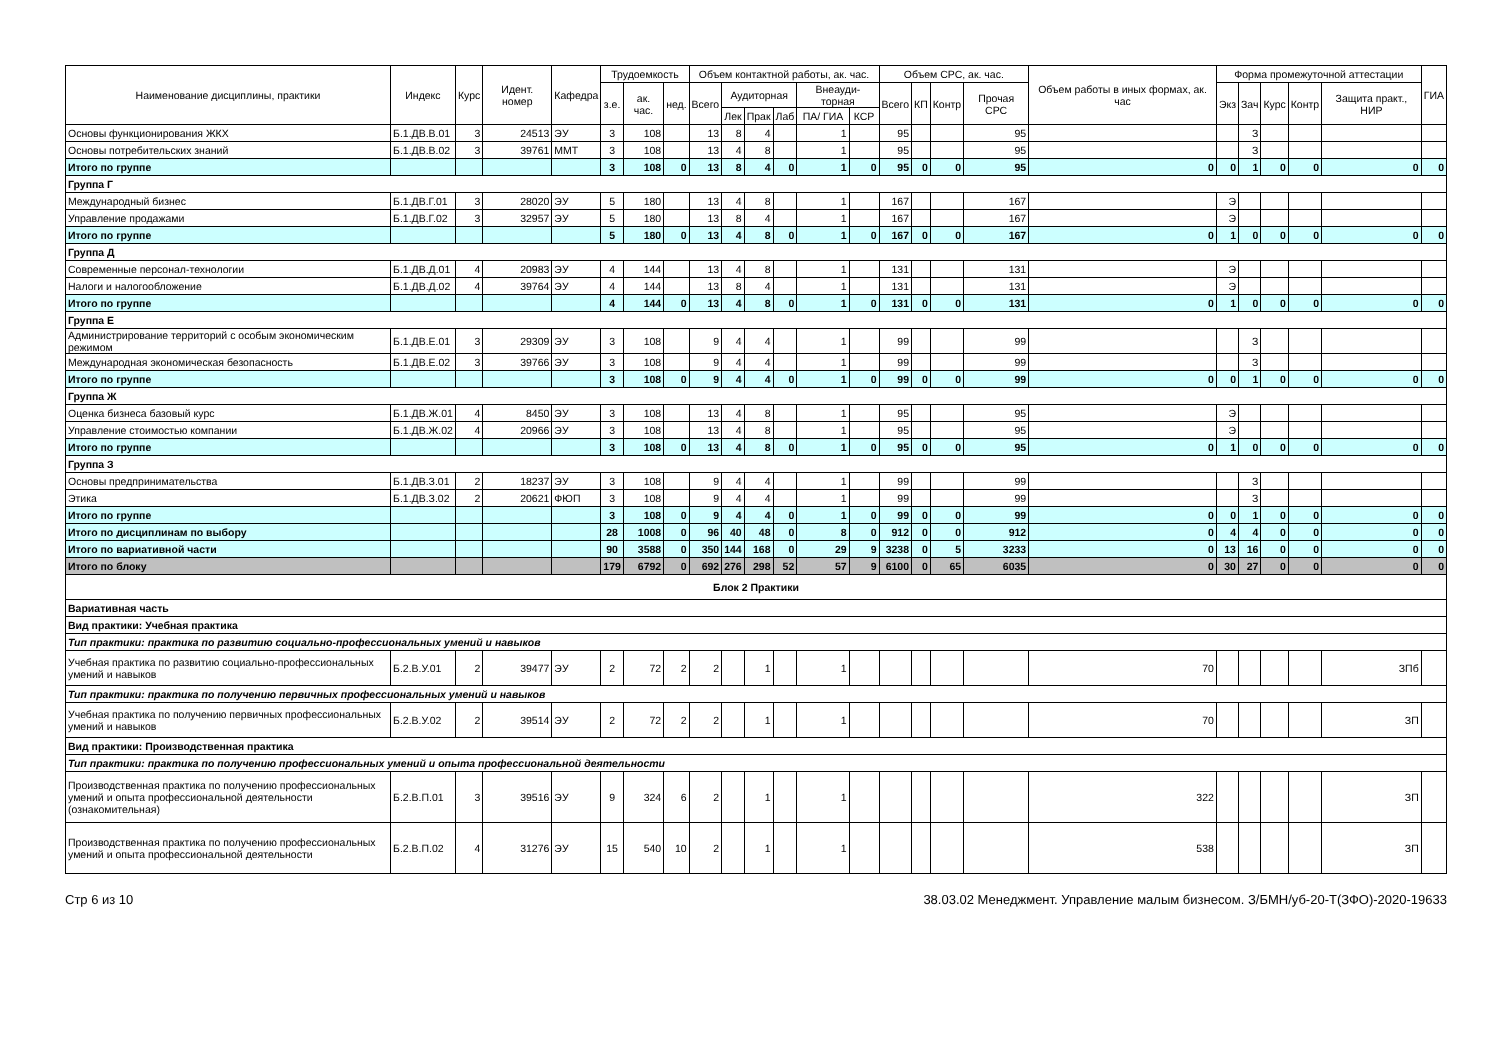| Наименование дисциплины, практики | Индекс | Курс | Идент. номер | Кафедра | Трудоемкость | | | Объем контактной работы, ак. час. | | | | | | Объем СРС, ак. час. | | | | Объем работы в иных формах, ак. час | Форма промежуточной аттестации | | | | | ГИА |
| --- | --- | --- | --- | --- | --- | --- | --- | --- | --- | --- | --- | --- | --- | --- | --- | --- | --- | --- | --- | --- | --- | --- | --- | --- |
| | | | | | з.е. | ак. час. | нед. | Всего | Аудиторная | | | Внеауди-торная | | Всего | КП | Контр | Прочая СРС | | Экз | Зач | Курс | Контр | Защита практ., НИР | |
| | | | | | | | | | Лек | Прак | Лаб | ПА/ ГИА | КСР | | | | | | | | | | | |
| Основы функционирования ЖКХ | Б.1.ДВ.В.01 | 3 | 24513 | ЭУ | 3 | 108 | | 13 | 8 | 4 | | 1 | | 95 | | | 95 | | | З | | | | |
| Основы потребительских знаний | Б.1.ДВ.В.02 | 3 | 39761 | ММТ | 3 | 108 | | 13 | 4 | 8 | | 1 | | 95 | | | 95 | | | З | | | | |
| Итого по группе | | | | | 3 | 108 | 0 | 13 | 8 | 4 | 0 | 1 | 0 | 95 | 0 | 0 | 95 | 0 | 0 | 1 | 0 | 0 | 0 | 0 |
| Группа Г | | | | | | | | | | | | | | | | | | | | | | | | |
| Международный бизнес | Б.1.ДВ.Г.01 | 3 | 28020 | ЭУ | 5 | 180 | | 13 | 4 | 8 | | 1 | | 167 | | | 167 | | Э | | | | | |
| Управление продажами | Б.1.ДВ.Г.02 | 3 | 32957 | ЭУ | 5 | 180 | | 13 | 8 | 4 | | 1 | | 167 | | | 167 | | Э | | | | | |
| Итого по группе | | | | | 5 | 180 | 0 | 13 | 4 | 8 | 0 | 1 | 0 | 167 | 0 | 0 | 167 | 0 | 1 | 0 | 0 | 0 | 0 | 0 |
| Группа Д | | | | | | | | | | | | | | | | | | | | | | | | |
| Современные персонал-технологии | Б.1.ДВ.Д.01 | 4 | 20983 | ЭУ | 4 | 144 | | 13 | 4 | 8 | | 1 | | 131 | | | 131 | | Э | | | | | |
| Налоги и налогообложение | Б.1.ДВ.Д.02 | 4 | 39764 | ЭУ | 4 | 144 | | 13 | 8 | 4 | | 1 | | 131 | | | 131 | | Э | | | | | |
| Итого по группе | | | | | 4 | 144 | 0 | 13 | 4 | 8 | 0 | 1 | 0 | 131 | 0 | 0 | 131 | 0 | 1 | 0 | 0 | 0 | 0 | 0 |
| Группа Е | | | | | | | | | | | | | | | | | | | | | | | | |
| Администрирование территорий с особым экономическим режимом | Б.1.ДВ.Е.01 | 3 | 29309 | ЭУ | 3 | 108 | | 9 | 4 | 4 | | 1 | | 99 | | | 99 | | | З | | | | |
| Международная экономическая безопасность | Б.1.ДВ.Е.02 | 3 | 39766 | ЭУ | 3 | 108 | | 9 | 4 | 4 | | 1 | | 99 | | | 99 | | | З | | | | |
| Итого по группе | | | | | 3 | 108 | 0 | 9 | 4 | 4 | 0 | 1 | 0 | 99 | 0 | 0 | 99 | 0 | 0 | 1 | 0 | 0 | 0 | 0 |
| Группа Ж | | | | | | | | | | | | | | | | | | | | | | | | |
| Оценка бизнеса базовый курс | Б.1.ДВ.Ж.01 | 4 | 8450 | ЭУ | 3 | 108 | | 13 | 4 | 8 | | 1 | | 95 | | | 95 | | Э | | | | | |
| Управление стоимостью компании | Б.1.ДВ.Ж.02 | 4 | 20966 | ЭУ | 3 | 108 | | 13 | 4 | 8 | | 1 | | 95 | | | 95 | | Э | | | | | |
| Итого по группе | | | | | 3 | 108 | 0 | 13 | 4 | 8 | 0 | 1 | 0 | 95 | 0 | 0 | 95 | 0 | 1 | 0 | 0 | 0 | 0 | 0 |
| Группа З | | | | | | | | | | | | | | | | | | | | | | | | |
| Основы предпринимательства | Б.1.ДВ.З.01 | 2 | 18237 | ЭУ | 3 | 108 | | 9 | 4 | 4 | | 1 | | 99 | | | 99 | | | З | | | | |
| Этика | Б.1.ДВ.З.02 | 2 | 20621 | ФЮП | 3 | 108 | | 9 | 4 | 4 | | 1 | | 99 | | | 99 | | | З | | | | |
| Итого по группе | | | | | 3 | 108 | 0 | 9 | 4 | 4 | 0 | 1 | 0 | 99 | 0 | 0 | 99 | 0 | 0 | 1 | 0 | 0 | 0 | 0 |
| Итого по дисциплинам по выбору | | | | | 28 | 1008 | 0 | 96 | 40 | 48 | 0 | 8 | 0 | 912 | 0 | 0 | 912 | 0 | 4 | 4 | 0 | 0 | 0 | 0 |
| Итого по вариативной части | | | | | 90 | 3588 | 0 | 350 | 144 | 168 | 0 | 29 | 9 | 3238 | 0 | 5 | 3233 | 0 | 13 | 16 | 0 | 0 | 0 | 0 |
| Итого по блоку | | | | | 179 | 6792 | 0 | 692 | 276 | 298 | 52 | 57 | 9 | 6100 | 0 | 65 | 6035 | 0 | 30 | 27 | 0 | 0 | 0 | 0 |
| Блок 2 Практики | | | | | | | | | | | | | | | | | | | | | | | | |
| Вариативная часть | | | | | | | | | | | | | | | | | | | | | | | | |
| Вид практики: Учебная практика | | | | | | | | | | | | | | | | | | | | | | | | |
| Тип практики: практика по развитию социально-профессиональных умений и навыков | | | | | | | | | | | | | | | | | | | | | | | | |
| Учебная практика по развитию социально-профессиональных умений и навыков | Б.2.В.У.01 | 2 | 39477 | ЭУ | 2 | 72 | 2 | 2 | | 1 | | 1 | | | | | | 70 | | | | | ЗПб | |
| Тип практики: практика по получению первичных профессиональных умений и навыков | | | | | | | | | | | | | | | | | | | | | | | | |
| Учебная практика по получению первичных профессиональных умений и навыков | Б.2.В.У.02 | 2 | 39514 | ЭУ | 2 | 72 | 2 | 2 | | 1 | | 1 | | | | | | 70 | | | | | ЗП | |
| Вид практики: Производственная практика | | | | | | | | | | | | | | | | | | | | | | | | |
| Тип практики: практика по получению профессиональных умений и опыта профессиональной деятельности | | | | | | | | | | | | | | | | | | | | | | | | |
| Производственная практика по получению профессиональных умений и опыта профессиональной деятельности (ознакомительная) | Б.2.В.П.01 | 3 | 39516 | ЭУ | 9 | 324 | 6 | 2 | | 1 | | 1 | | | | | | 322 | | | | | ЗП | |
| Производственная практика по получению профессиональных умений и опыта профессиональной деятельности | Б.2.В.П.02 | 4 | 31276 | ЭУ | 15 | 540 | 10 | 2 | | 1 | | 1 | | | | | | 538 | | | | | ЗП | |
Стр 6 из 10 38.03.02 Менеджмент. Управление малым бизнесом. З/БМН/уб-20-Т(ЗФО)-2020-19633